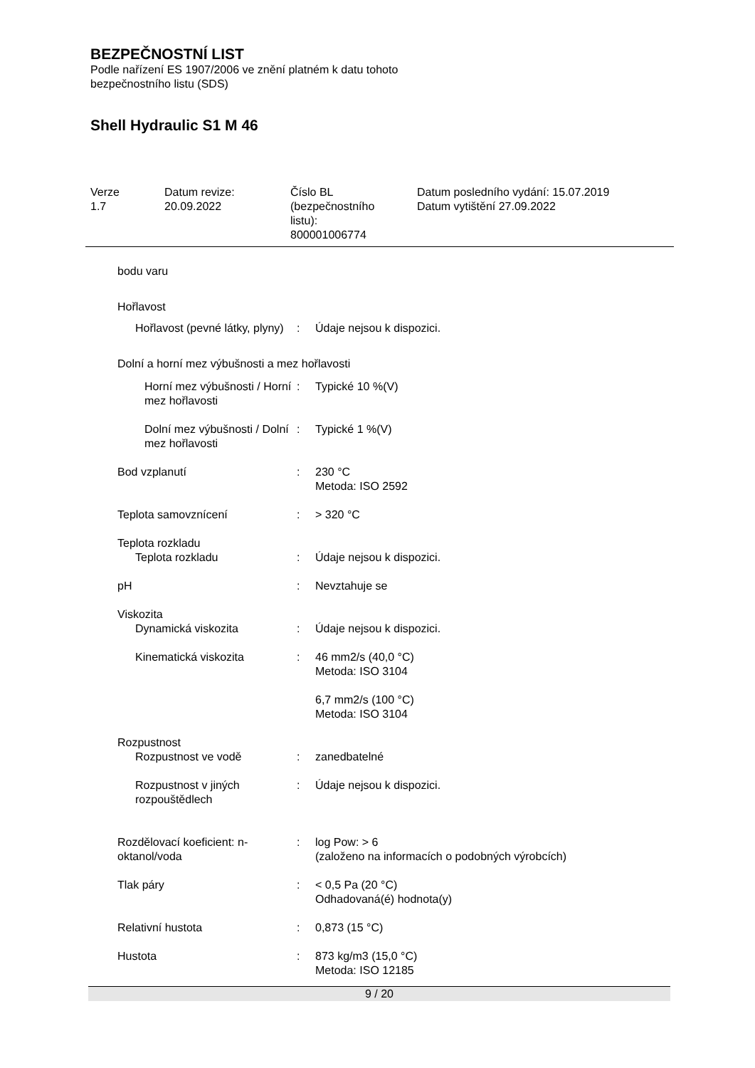BEZPEČNOSTNÍ LIST
Podle nařízení ES 1907/2006 ve znění platném k datu tohoto
bezpečnostního listu (SDS)
Shell Hydraulic S1 M 46
Verze
1.7
Datum revize:
20.09.2022
Číslo BL
(bezpečnostního
listu):
800001006774
Datum posledního vydání: 15.07.2019
Datum vytištění 27.09.2022
bodu varu
Hořlavost
Hořlavost (pevné látky, plyny)
: Údaje nejsou k dispozici.
Dolní a horní mez výbušnosti a mez hořlavosti
Horní mez výbušnosti / Horní mez hořlavosti
: Typické 10 %(V)
Dolní mez výbušnosti / Dolní mez hořlavosti
: Typické 1 %(V)
Bod vzplanutí : 230 °C
Metoda: ISO 2592
Teplota samovznícení : > 320 °C
Teplota rozkladu
Teplota rozkladu : Údaje nejsou k dispozici.
pH : Nevztahuje se
Viskozita
Dynamická viskozita : Údaje nejsou k dispozici.
Kinematická viskozita : 46 mm2/s (40,0 °C)
Metoda: ISO 3104
6,7 mm2/s (100 °C)
Metoda: ISO 3104
Rozpustnost
Rozpustnost ve vodě : zanedbatelné
Rozpustnost v jiných rozpouštědlech
: Údaje nejsou k dispozici.
Rozdělovací koeficient: n-oktanol/voda
: log Pow: > 6
(založeno na informacích o podobných výrobcích)
Tlak páry : < 0,5 Pa (20 °C)
Odhadovaná(é) hodnota(y)
Relativní hustota : 0,873 (15 °C)
Hustota : 873 kg/m3 (15,0 °C)
Metoda: ISO 12185
9 / 20